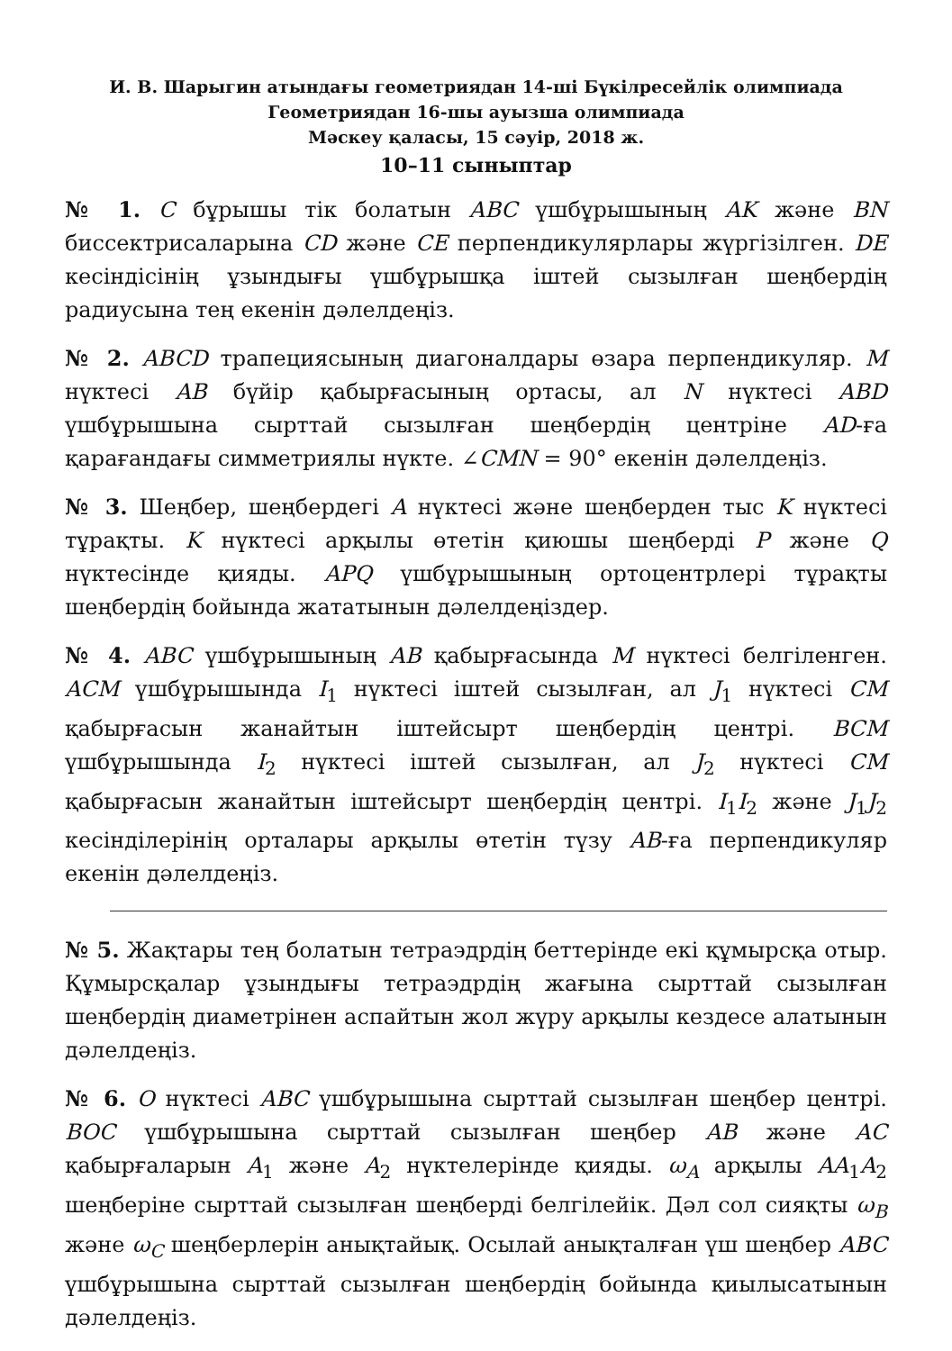И. В. Шарыгин атындағы геометриядан 14-ші Бүкілресейлік олимпиада
Геометриядан 16-шы ауызша олимпиада
Мәскеу қаласы, 15 сәуір, 2018 ж.
10–11 сыныптар
№ 1. C бұрышы тік болатын ABC үшбұрышының AK және BN биссектрисаларына CD және CE перпендикулярлары жүргізілген. DE кесіндісінің ұзындығы үшбұрышқа іштей сызылған шеңбердің радиусына тең екенін дәлелдеңіз.
№ 2. ABCD трапециясының диагоналдары өзара перпендикуляр. M нүктесі AB бүйір қабырғасының ортасы, ал N нүктесі ABD үшбұрышына сырттай сызылған шеңбердің центріне AD-ға қарағандағы симметриялы нүкте. ∠CMN = 90° екенін дәлелдеңіз.
№ 3. Шеңбер, шеңбердегі A нүктесі және шеңберден тыс K нүктесі тұрақты. K нүктесі арқылы өтетін қиюшы шеңберді P және Q нүктесінде қияды. APQ үшбұрышының ортоцентрлері тұрақты шеңбердің бойында жататынын дәлелдеңіздер.
№ 4. ABC үшбұрышының AB қабырғасында M нүктесі белгіленген. ACM үшбұрышында I<sub>1</sub> нүктесі іштей сызылған, ал J<sub>1</sub> нүктесі CM қабырғасын жанайтын іштейсырт шеңбердің центрі. BCM үшбұрышында I<sub>2</sub> нүктесі іштей сызылған, ал J<sub>2</sub> нүктесі CM қабырғасын жанайтын іштейсырт шеңбердің центрі. I<sub>1</sub>I<sub>2</sub> және J<sub>1</sub>J<sub>2</sub> кесінділерінің орталары арқылы өтетін түзу AB-ға перпендикуляр екенін дәлелдеңіз.
№ 5. Жақтары тең болатын тетраэдрдің беттерінде екі құмырсқа отыр. Құмырсқалар ұзындығы тетраэдрдің жағына сырттай сызылған шеңбердің диаметрінен аспайтын жол жүру арқылы кездесе алатынын дәлелдеңіз.
№ 6. O нүктесі ABC үшбұрышына сырттай сызылған шеңбер центрі. BOC үшбұрышына сырттай сызылған шеңбер AB және AC қабырғаларын A<sub>1</sub> және A<sub>2</sub> нүктелерінде қияды. ω<sub>A</sub> арқылы AA<sub>1</sub>A<sub>2</sub> шеңберіне сырттай сызылған шеңберді белгілейік. Дәл сол сияқты ω<sub>B</sub> және ω<sub>C</sub> шеңберлерін анықтайық. Осылай анықталған үш шеңбер ABC үшбұрышына сырттай сызылған шеңбердің бойында қиылысатынын дәлелдеңіз.